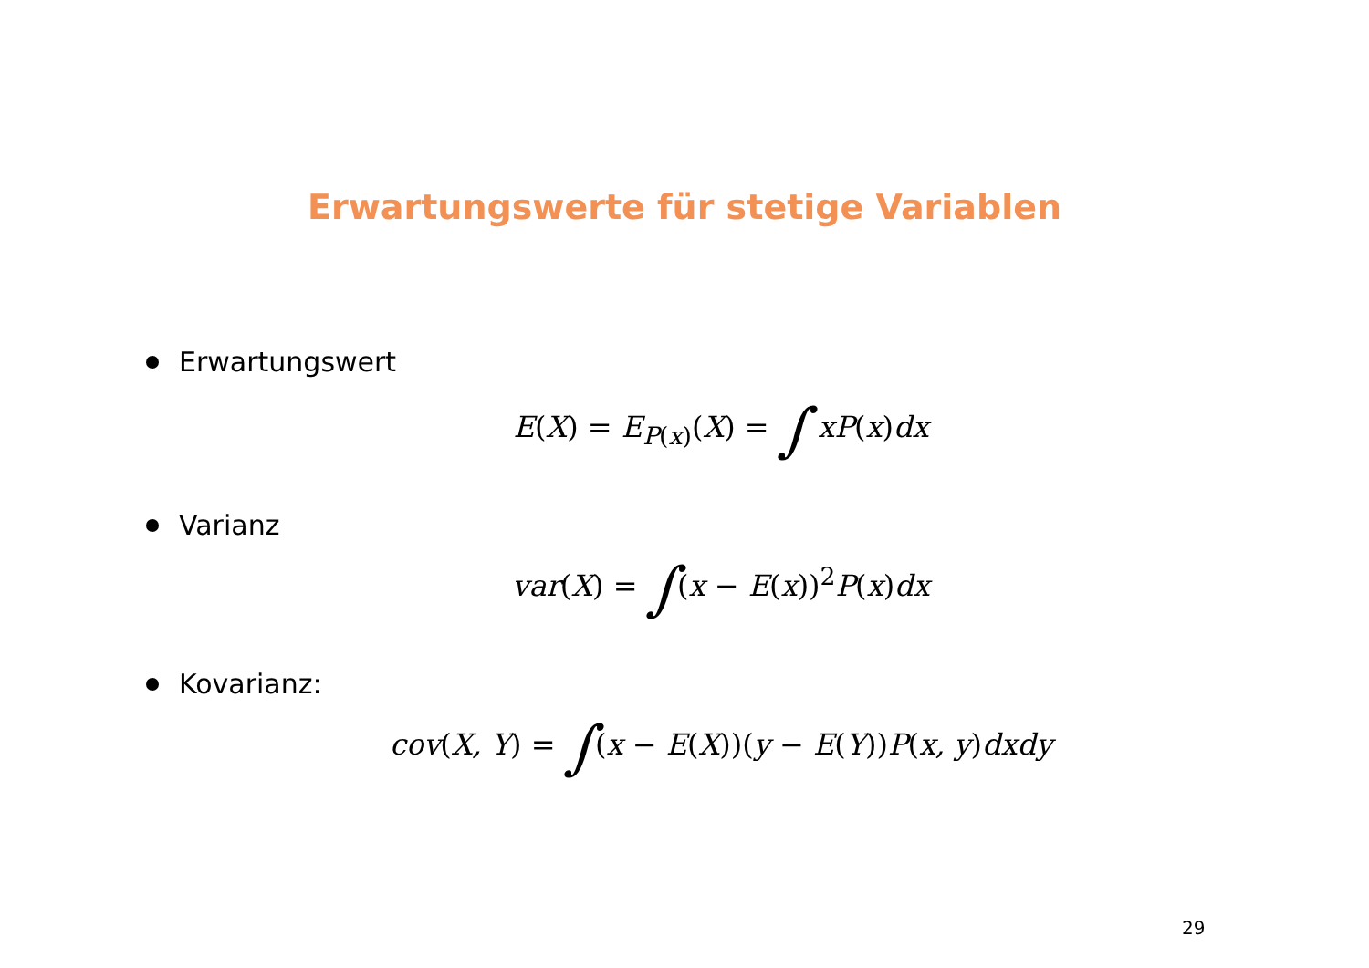Erwartungswerte für stetige Variablen
Erwartungswert
E(X) = E<sub>P(x)</sub>(X) = ∫ xP(x) dx
Varianz
var(X) = ∫(x − E(x))<sup>2</sup> P(x) dx
Kovarianz:
cov(X, Y) = ∫(x − E(X))(y − E(Y)) P(x, y) dxdy
29